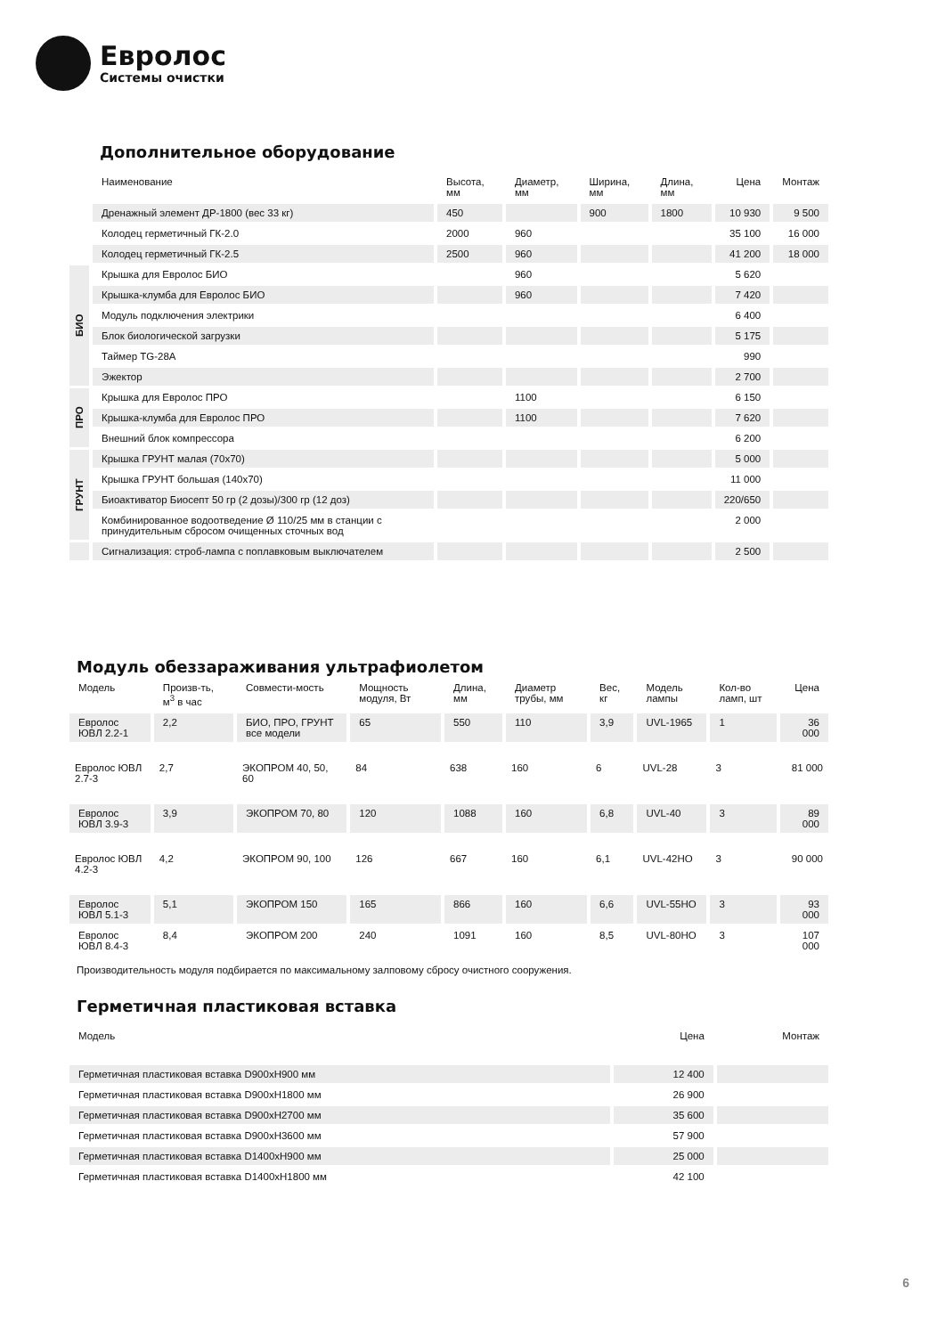Евролос
Системы очистки
Дополнительное оборудование
| | Наименование | Высота, мм | Диаметр, мм | Ширина, мм | Длина, мм | Цена | Монтаж |
| --- | --- | --- | --- | --- | --- | --- | --- |
| | Дренажный элемент ДР-1800 (вес 33 кг) | 450 | | 900 | 1800 | 10 930 | 9 500 |
| | Колодец герметичный ГК-2.0 | 2000 | 960 | | | 35 100 | 16 000 |
| | Колодец герметичный ГК-2.5 | 2500 | 960 | | | 41 200 | 18 000 |
| БИО | Крышка для Евролос БИО | | 960 | | | 5 620 | |
| | Крышка-клумба для Евролос БИО | | 960 | | | 7 420 | |
| | Модуль подключения электрики | | | | | 6 400 | |
| | Блок биологической загрузки | | | | | 5 175 | |
| | Таймер TG-28A | | | | | 990 | |
| | Эжектор | | | | | 2 700 | |
| ПРО | Крышка для Евролос ПРО | | 1100 | | | 6 150 | |
| | Крышка-клумба для Евролос ПРО | | 1100 | | | 7 620 | |
| | Внешний блок компрессора | | | | | 6 200 | |
| ГРУНТ | Крышка ГРУНТ малая (70х70) | | | | | 5 000 | |
| | Крышка ГРУНТ большая (140х70) | | | | | 11 000 | |
| | Биоактиватор Биосепт 50 гр (2 дозы)/300 гр (12 доз) | | | | | 220/650 | |
| | Комбинированное водоотведение Ø 110/25 мм в станции с принудительным сбросом очищенных сточных вод | | | | | 2 000 | |
| | Сигнализация: строб-лампа с поплавковым выключателем | | | | | 2 500 | |
Модуль обеззараживания ультрафиолетом
| Модель | Произв-ть, м<sup>3</sup> в час | Совмести-мость | Мощность модуля, Вт | Длина, мм | Диаметр трубы, мм | Вес, кг | Модель лампы | Кол-во ламп, шт | Цена |
| --- | --- | --- | --- | --- | --- | --- | --- | --- | --- |
| Евролос ЮВЛ 2.2-1 | 2,2 | БИО, ПРО, ГРУНТ все модели | 65 | 550 | 110 | 3,9 | UVL-1965 | 1 | 36 000 |
| Евролос ЮВЛ 2.7-3 | 2,7 | ЭКОПРОМ 40, 50, 60 | 84 | 638 | 160 | 6 | UVL-28 | 3 | 81 000 |
| Евролос ЮВЛ 3.9-3 | 3,9 | ЭКОПРОМ 70, 80 | 120 | 1088 | 160 | 6,8 | UVL-40 | 3 | 89 000 |
| Евролос ЮВЛ 4.2-3 | 4,2 | ЭКОПРОМ 90, 100 | 126 | 667 | 160 | 6,1 | UVL-42HO | 3 | 90 000 |
| Евролос ЮВЛ 5.1-3 | 5,1 | ЭКОПРОМ 150 | 165 | 866 | 160 | 6,6 | UVL-55HO | 3 | 93 000 |
| Евролос ЮВЛ 8.4-3 | 8,4 | ЭКОПРОМ 200 | 240 | 1091 | 160 | 8,5 | UVL-80HO | 3 | 107 000 |
Производительность модуля подбирается по максимальному залповому сбросу очистного сооружения.
Герметичная пластиковая вставка
| Модель | Цена | Монтаж |
| --- | --- | --- |
| Герметичная пластиковая вставка D900xH900 мм | 12 400 | |
| Герметичная пластиковая вставка D900xH1800 мм | 26 900 | |
| Герметичная пластиковая вставка D900xH2700 мм | 35 600 | |
| Герметичная пластиковая вставка D900xH3600 мм | 57 900 | |
| Герметичная пластиковая вставка D1400xH900 мм | 25 000 | |
| Герметичная пластиковая вставка D1400xH1800 мм | 42 100 | |
6